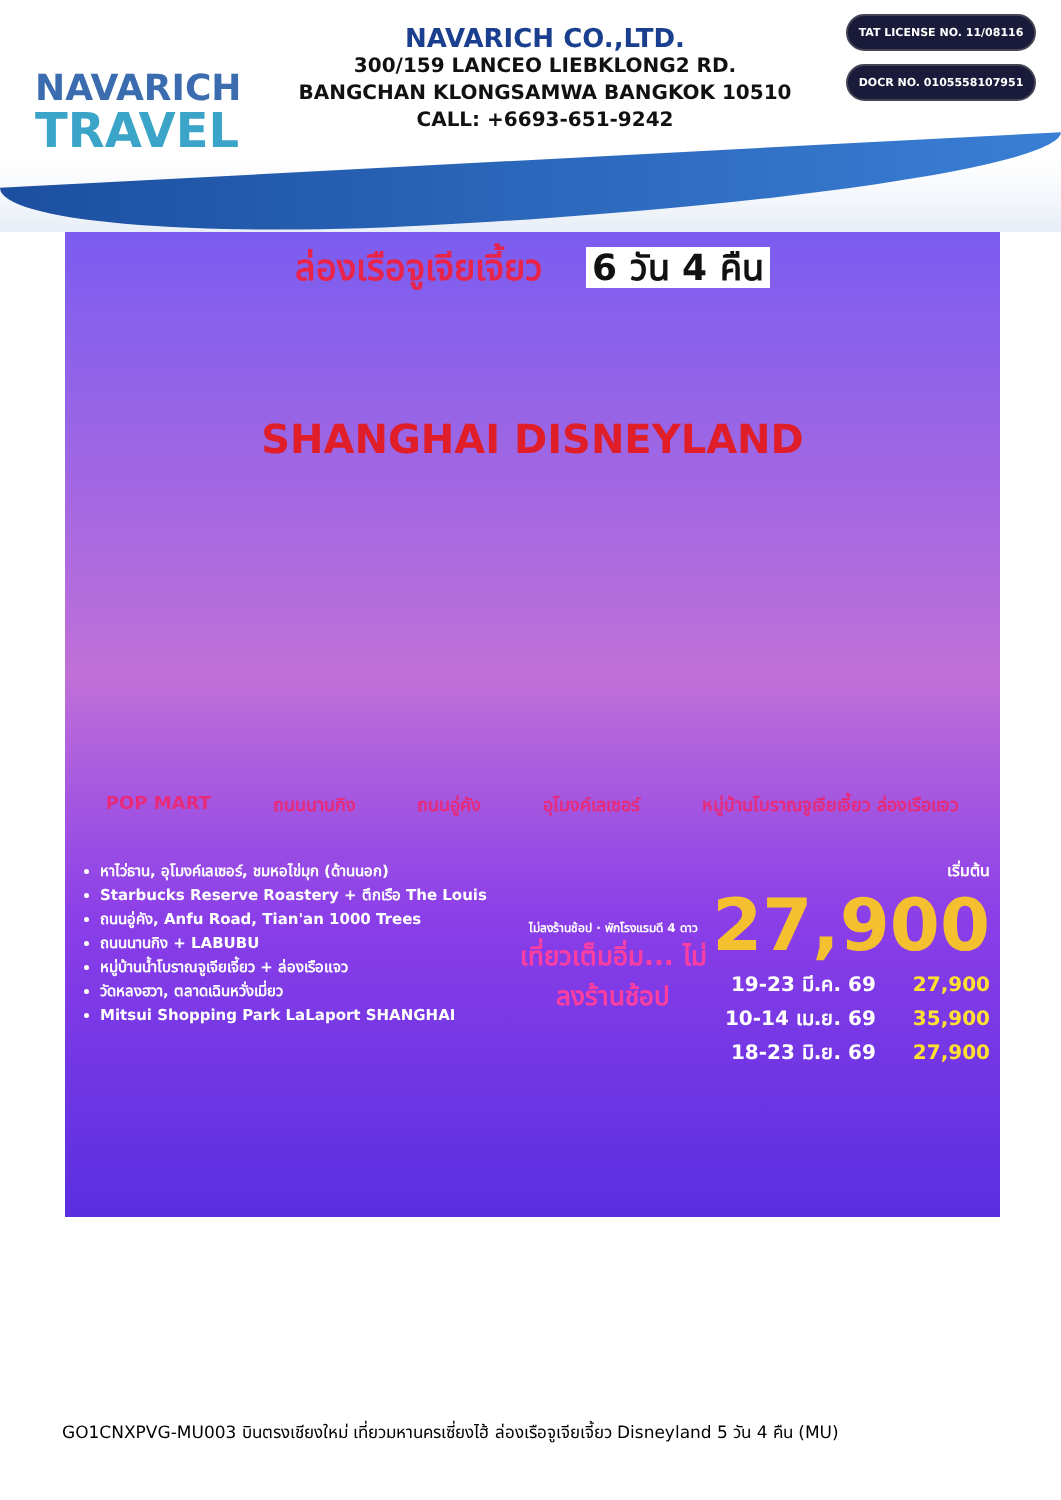NAVARICH
TRAVEL
NAVARICH CO.,LTD.
300/159 LANCEO LIEBKLONG2 RD.
BANGCHAN KLONGSAMWA BANGKOK 10510
CALL: +6693-651-9242
TAT LICENSE NO. 11/08116
DOCR NO. 0105558107951
ล่องเรือจูเจียเจี้ยว 6 วัน 4 คืน
SHANGHAI DISNEYLAND
POP MART ถนนนานกิง ถนนอู่คัง อุโมงค์เลเซอร์ หมู่บ้านโบราณจูเจียเจี้ยว ล่องเรือแจว
หาไว่ธาน, อุโมงค์เลเซอร์, ชมหอไข่มุก (ด้านนอก)
Starbucks Reserve Roastery + ตึกเรือ The Louis
ถนนอู่คัง, Anfu Road, Tian'an 1000 Trees
ถนนนานกิง + LABUBU
หมู่บ้านน้ำโบราณจูเจียเจี้ยว + ล่องเรือแจว
วัดหลงฮวา, ตลาดเฉินหวั่งเมี่ยว
Mitsui Shopping Park LaLaport SHANGHAI
ไม่ลงร้านช้อป · พักโรงแรมดี 4 ดาว
เที่ยวเต็มอิ่ม... ไม่ลงร้านช้อป
เริ่มต้น
27,900
19-23 มี.ค. 69 27,900
10-14 เม.ย. 69 35,900
18-23 มิ.ย. 69 27,900
GO1CNXPVG-MU003 บินตรงเชียงใหม่ เที่ยวมหานครเซี่ยงไฮ้ ล่องเรือจูเจียเจี้ยว Disneyland 5 วัน 4 คืน (MU)